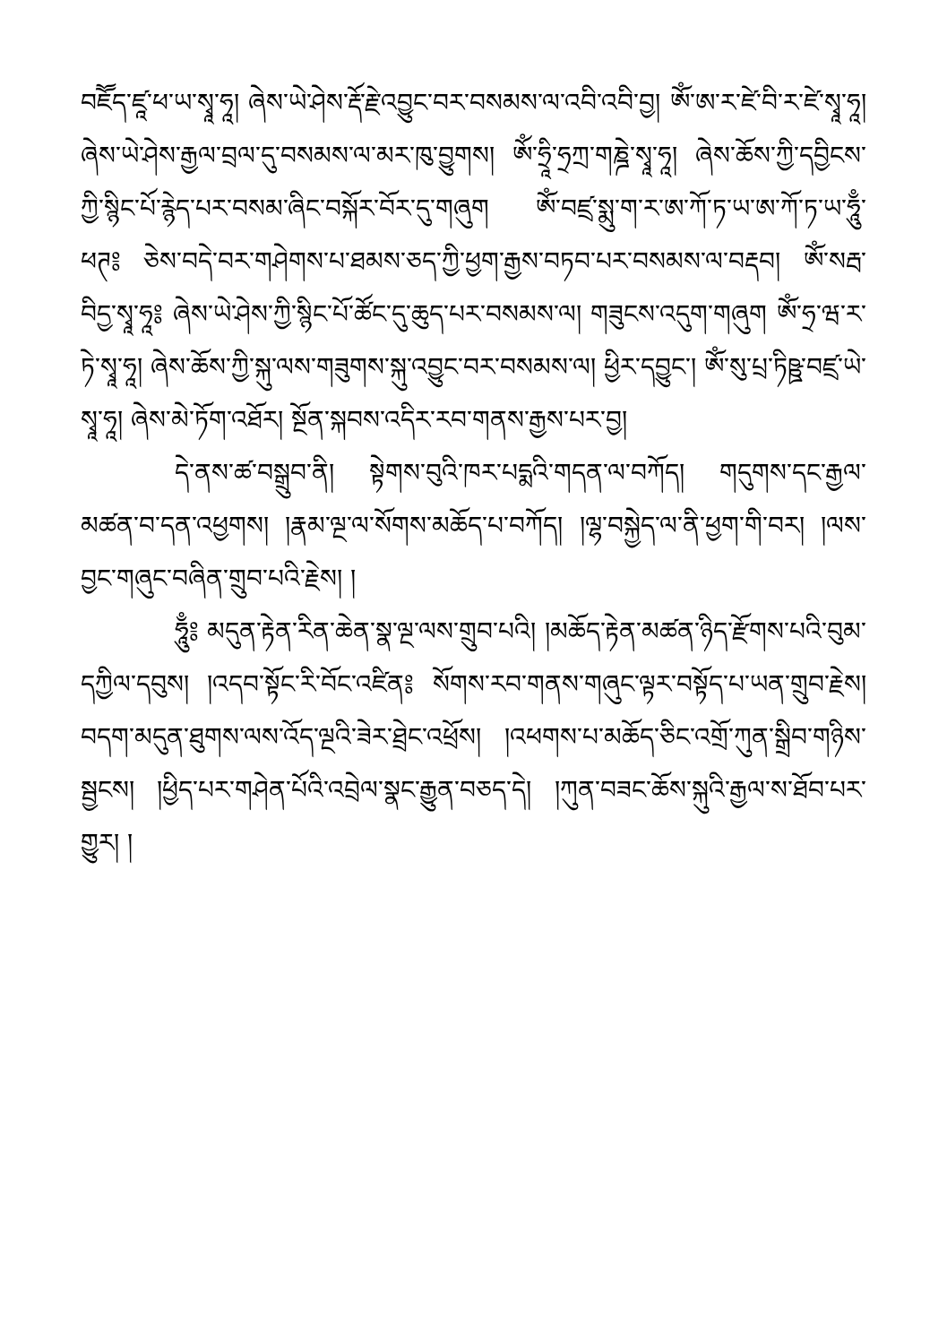བཇོོད་ཛཱ་ཕ་ཡ་སྭཱ་ཧཱ། ཞེས་ཡེ་ཤེས་རྡོ་རྗེ་འབྱུང་བར་བསམས་ལ་འབི་འབི་བྱ། ཨོཾ་ཨ་ར་ཛེ་བི་ར་ཛེ་སྭཱ་ཧཱ། ཞེས་ཡེ་ཤེས་རྒྱལ་བྲལ་དུ་བསམས་ལ་མར་ཁུ་བྱུགས། ཨོཾ་ཧྲཱི་ཧྲཀྲ་གཎྜེ་སྭཱ་ཧཱ། ཞེས་ཆོས་ཀྱི་དབྱིངས་ཀྱི་སྙིང་པོ་རྙེད་པར་བསམ་ཞིང་བསྐོར་བོར་དུ་གཞུག ཨོཾ་བཛྲ་སྨུ་ག་ར་ཨ་ཀོ་ཏ་ཡ་ཨ་ཀོ་ཏ་ཡ་ཧཱུྃ་ཕཊ༔ ཅེས་བདེ་བར་གཤེགས་པ་ཐམས་ཅད་ཀྱི་ཕྱག་རྒྱས་བཏབ་པར་བསམས་ལ་བརྡབ། ཨོཾ་སརྦ་བིདྱ་སྭཱ་ཧཱ༔ ཞེས་ཡེ་ཤེས་ཀྱི་སྙིང་པོ་ཚོང་དུ་ཆུད་པར་བསམས་ལ། གཟུངས་འདུག་གཞུག ཨོཾ་ཧྲ་ཝ་ར་ཏེ་སྭཱ་ཧཱ། ཞེས་ཆོས་ཀྱི་སྐུ་ལས་གཟུགས་སྐུ་འབྱུང་བར་བསམས་ལ། ཕྱིར་དབྱུང་། ཨོཾ་སུ་པྲ་ཏིཥྛ་བཛྲ་ཡེ་སྭཱ་ཧཱ། ཞེས་མེ་ཏོག་འཐོར། སྔོན་སྐབས་འདིར་རབ་གནས་རྒྱས་པར་བྱ།
དེ་ནས་ཚ་བསྒྲུབ་ནི། སྟེགས་བུའི་ཁར་པདྨའི་གདན་ལ་བཀོད། གདུགས་དང་རྒྱལ་མཚན་བ་དན་འཕྱགས། །རྣམ་ལྔ་ལ་སོགས་མཆོད་པ་བཀོད། །ལྷ་བསྐྱེད་ལ་ནི་ཕྱག་གི་བར། །ལས་བྱང་གཞུང་བཞིན་གྲུབ་པའི་རྗེས། །
ཧཱུྃ༔ མདུན་རྟེན་རིན་ཆེན་སྣ་ལྔ་ལས་གྲུབ་པའི། །མཆོད་རྟེན་མཚན་ཉིད་རྫོགས་པའི་བུམ་དཀྱིལ་དབུས། །འདབ་སྟོང་རི་བོང་འཛིན༔ སོགས་རབ་གནས་གཞུང་ལྟར་བསྟོད་པ་ཡན་གྲུབ་རྗེས། བདག་མདུན་ཐུགས་ལས་འོད་ལྔའི་ཟེར་ཐྲེང་འཕྲོས། །འཕགས་པ་མཆོད་ཅིང་འགྲོ་ཀུན་སྒྲིབ་གཉིས་སྦྱངས། །ཕྱིད་པར་གཤེན་པོའི་འབྲེལ་སྣང་རྒྱུན་བཅད་དེ། །ཀུན་བཟང་ཆོས་སྐུའི་རྒྱལ་ས་ཐོབ་པར་གྱུར། །